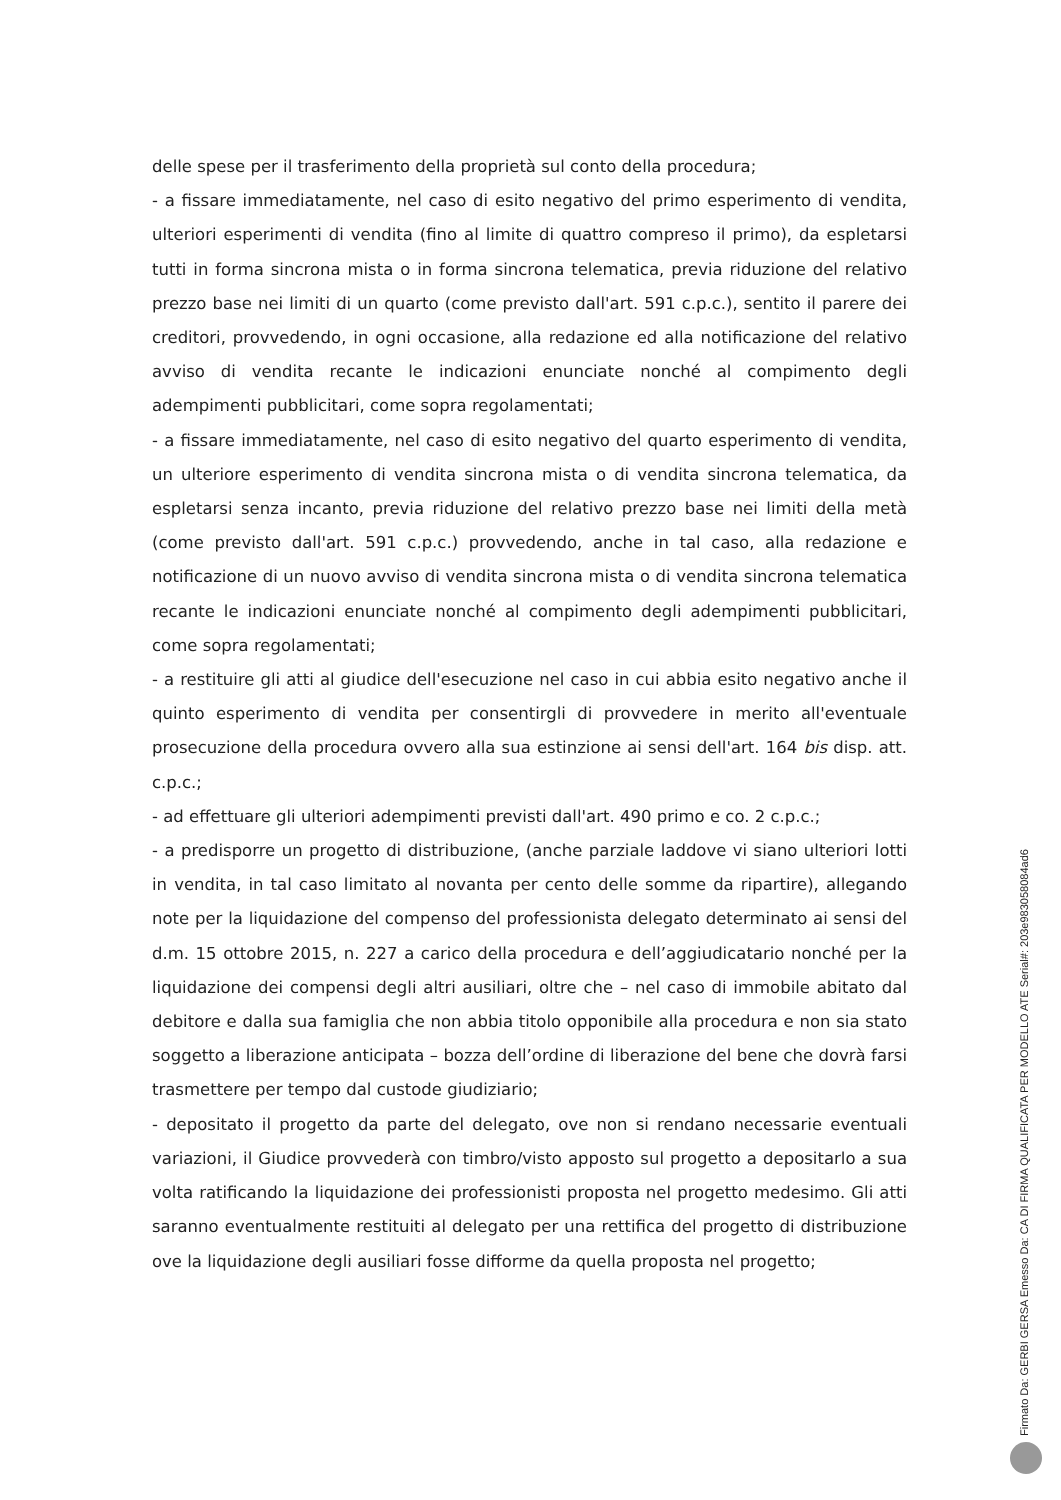delle spese per il trasferimento della proprietà sul conto della procedura;
- a fissare immediatamente, nel caso di esito negativo del primo esperimento di vendita, ulteriori esperimenti di vendita (fino al limite di quattro compreso il primo), da espletarsi tutti in forma sincrona mista o in forma sincrona telematica, previa riduzione del relativo prezzo base nei limiti di un quarto (come previsto dall'art. 591 c.p.c.), sentito il parere dei creditori, provvedendo, in ogni occasione, alla redazione ed alla notificazione del relativo avviso di vendita recante le indicazioni enunciate nonché al compimento degli adempimenti pubblicitari, come sopra regolamentati;
- a fissare immediatamente, nel caso di esito negativo del quarto esperimento di vendita, un ulteriore esperimento di vendita sincrona mista o di vendita sincrona telematica, da espletarsi senza incanto, previa riduzione del relativo prezzo base nei limiti della metà (come previsto dall'art. 591 c.p.c.) provvedendo, anche in tal caso, alla redazione e notificazione di un nuovo avviso di vendita sincrona mista o di vendita sincrona telematica recante le indicazioni enunciate nonché al compimento degli adempimenti pubblicitari, come sopra regolamentati;
- a restituire gli atti al giudice dell'esecuzione nel caso in cui abbia esito negativo anche il quinto esperimento di vendita per consentirgli di provvedere in merito all'eventuale prosecuzione della procedura ovvero alla sua estinzione ai sensi dell'art. 164 bis disp. att. c.p.c.;
- ad effettuare gli ulteriori adempimenti previsti dall'art. 490 primo e co. 2 c.p.c.;
- a predisporre un progetto di distribuzione, (anche parziale laddove vi siano ulteriori lotti in vendita, in tal caso limitato al novanta per cento delle somme da ripartire), allegando note per la liquidazione del compenso del professionista delegato determinato ai sensi del d.m. 15 ottobre 2015, n. 227 a carico della procedura e dell’aggiudicatario nonché per la liquidazione dei compensi degli altri ausiliari, oltre che – nel caso di immobile abitato dal debitore e dalla sua famiglia che non abbia titolo opponibile alla procedura e non sia stato soggetto a liberazione anticipata – bozza dell’ordine di liberazione del bene che dovrà farsi trasmettere per tempo dal custode giudiziario;
- depositato il progetto da parte del delegato, ove non si rendano necessarie eventuali variazioni, il Giudice provvederà con timbro/visto apposto sul progetto a depositarlo a sua volta ratificando la liquidazione dei professionisti proposta nel progetto medesimo. Gli atti saranno eventualmente restituiti al delegato per una rettifica del progetto di distribuzione ove la liquidazione degli ausiliari fosse difforme da quella proposta nel progetto;
Firmato Da: GERBI GERSA Emesso Da: CA DI FIRMA QUALIFICATA PER MODELLO ATE Serial#: 203e983058084ad6